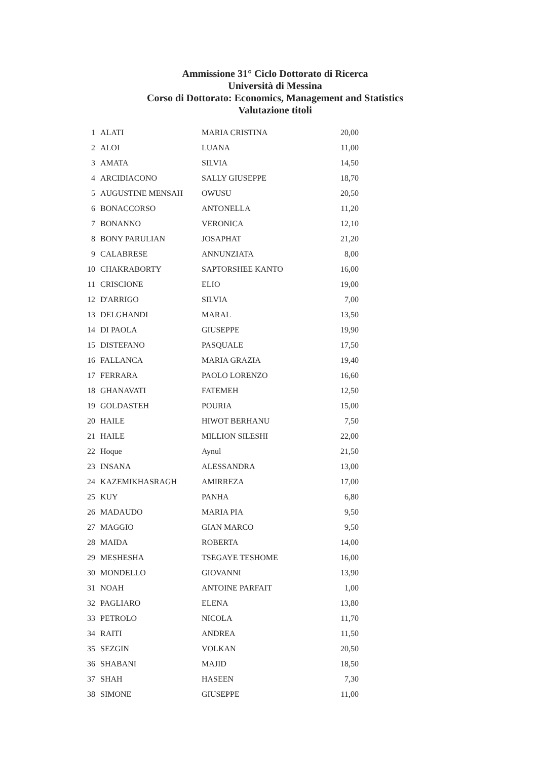Ammissione 31° Ciclo Dottorato di Ricerca
Università di Messina
Corso di Dottorato: Economics, Management and Statistics
Valutazione titoli
| 1 | ALATI | MARIA CRISTINA | 20,00 |
| 2 | ALOI | LUANA | 11,00 |
| 3 | AMATA | SILVIA | 14,50 |
| 4 | ARCIDIACONO | SALLY GIUSEPPE | 18,70 |
| 5 | AUGUSTINE MENSAH | OWUSU | 20,50 |
| 6 | BONACCORSO | ANTONELLA | 11,20 |
| 7 | BONANNO | VERONICA | 12,10 |
| 8 | BONY PARULIAN | JOSAPHAT | 21,20 |
| 9 | CALABRESE | ANNUNZIATA | 8,00 |
| 10 | CHAKRABORTY | SAPTORSHEE KANTO | 16,00 |
| 11 | CRISCIONE | ELIO | 19,00 |
| 12 | D'ARRIGO | SILVIA | 7,00 |
| 13 | DELGHANDI | MARAL | 13,50 |
| 14 | DI PAOLA | GIUSEPPE | 19,90 |
| 15 | DISTEFANO | PASQUALE | 17,50 |
| 16 | FALLANCA | MARIA GRAZIA | 19,40 |
| 17 | FERRARA | PAOLO LORENZO | 16,60 |
| 18 | GHANAVATI | FATEMEH | 12,50 |
| 19 | GOLDASTEH | POURIA | 15,00 |
| 20 | HAILE | HIWOT BERHANU | 7,50 |
| 21 | HAILE | MILLION SILESHI | 22,00 |
| 22 | Hoque | Aynul | 21,50 |
| 23 | INSANA | ALESSANDRA | 13,00 |
| 24 | KAZEMIKHASRAGH | AMIRREZA | 17,00 |
| 25 | KUY | PANHA | 6,80 |
| 26 | MADAUDO | MARIA PIA | 9,50 |
| 27 | MAGGIO | GIAN MARCO | 9,50 |
| 28 | MAIDA | ROBERTA | 14,00 |
| 29 | MESHESHA | TSEGAYE TESHOME | 16,00 |
| 30 | MONDELLO | GIOVANNI | 13,90 |
| 31 | NOAH | ANTOINE PARFAIT | 1,00 |
| 32 | PAGLIARO | ELENA | 13,80 |
| 33 | PETROLO | NICOLA | 11,70 |
| 34 | RAITI | ANDREA | 11,50 |
| 35 | SEZGIN | VOLKAN | 20,50 |
| 36 | SHABANI | MAJID | 18,50 |
| 37 | SHAH | HASEEN | 7,30 |
| 38 | SIMONE | GIUSEPPE | 11,00 |